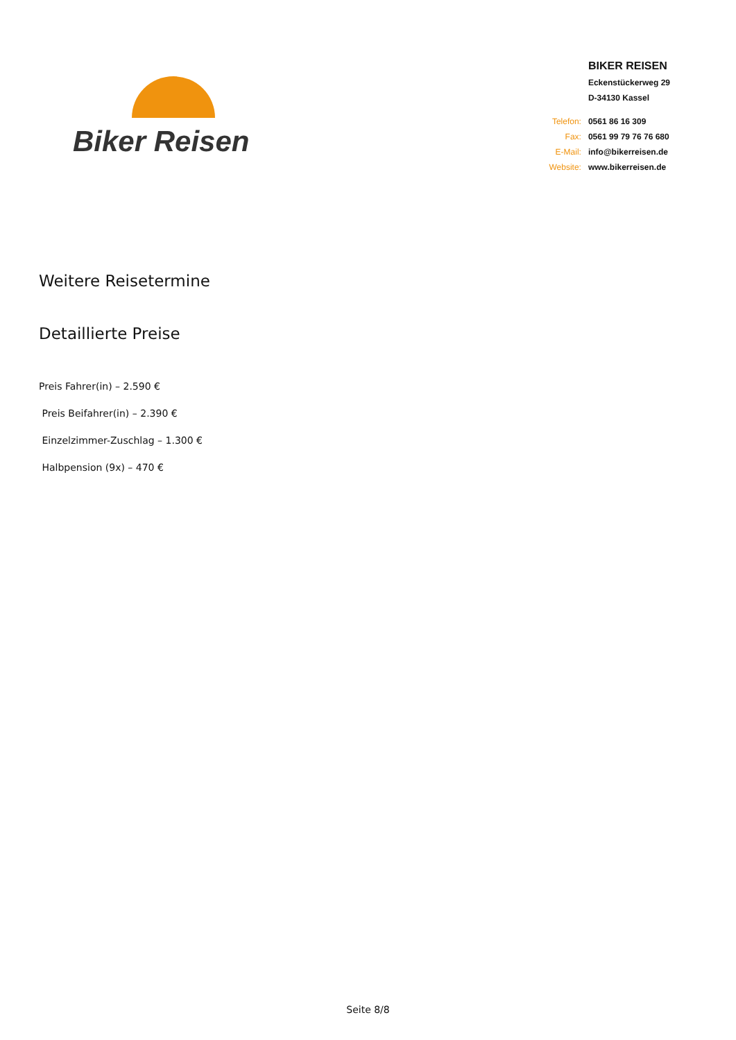Biker Reisen
| | BIKER REISEN |
| | Eckenstückerweg 29 |
| | D-34130 Kassel |
| Telefon: | 0561 86 16 309 |
| Fax: | 0561 99 79 76 76 680 |
| E-Mail: | info@bikerreisen.de |
| Website: | www.bikerreisen.de |
Weitere Reisetermine
Detaillierte Preise
Preis Fahrer(in) – 2.590 €
Preis Beifahrer(in) – 2.390 €
Einzelzimmer-Zuschlag – 1.300 €
Halbpension (9x) – 470 €
Seite 8/8